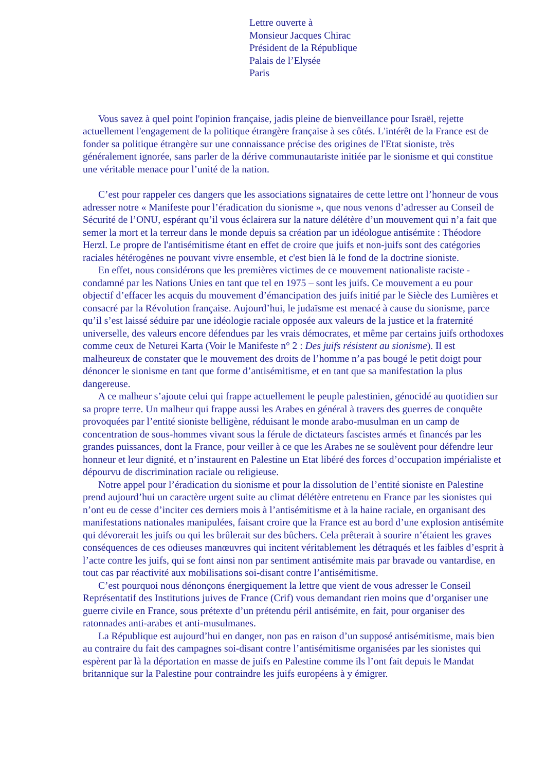Lettre ouverte à
Monsieur Jacques Chirac
Président de la République
Palais de l’Elysée
Paris
Vous savez à quel point l'opinion française, jadis pleine de bienveillance pour Israël, rejette actuellement l'engagement de la politique étrangère française à ses côtés. L'intérêt de la France est de fonder sa politique étrangère sur une connaissance précise des origines de l'Etat sioniste, très généralement ignorée, sans parler de la dérive communautariste initiée par le sionisme et qui constitue une véritable menace pour l’unité de la nation.
C’est pour rappeler ces dangers que les associations signataires de cette lettre ont l’honneur de vous adresser notre « Manifeste pour l’éradication du sionisme », que nous venons d’adresser au Conseil de Sécurité de l’ONU, espérant qu’il vous éclairera sur la nature délétère d’un mouvement qui n’a fait que semer la mort et la terreur dans le monde depuis sa création par un idéologue antisémite : Théodore Herzl. Le propre de l'antisémitisme étant en effet de croire que juifs et non-juifs sont des catégories raciales hétérogènes ne pouvant vivre ensemble, et c'est bien là le fond de la doctrine sioniste.
En effet, nous considérons que les premières victimes de ce mouvement nationaliste raciste - condamné par les Nations Unies en tant que tel en 1975 – sont les juifs. Ce mouvement a eu pour objectif d’effacer les acquis du mouvement d’émancipation des juifs initié par le Siècle des Lumières et consacré par la Révolution française. Aujourd’hui, le judaïsme est menacé à cause du sionisme, parce qu’il s’est laissé séduire par une idéologie raciale opposée aux valeurs de la justice et la fraternité universelle, des valeurs encore défendues par les vrais démocrates, et même par certains juifs orthodoxes comme ceux de Neturei Karta (Voir le Manifeste n° 2 : Des juifs résistent au sionisme). Il est malheureux de constater que le mouvement des droits de l’homme n’a pas bougé le petit doigt pour dénoncer le sionisme en tant que forme d’antisémitisme, et en tant que sa manifestation la plus dangereuse.
A ce malheur s’ajoute celui qui frappe actuellement le peuple palestinien, génocidé au quotidien sur sa propre terre. Un malheur qui frappe aussi les Arabes en général à travers des guerres de conquête provoquées par l’entité sioniste belligène, réduisant le monde arabo-musulman en un camp de concentration de sous-hommes vivant sous la férule de dictateurs fascistes armés et financés par les grandes puissances, dont la France, pour veiller à ce que les Arabes ne se soulèvent pour défendre leur honneur et leur dignité, et n’instaurent en Palestine un Etat libéré des forces d’occupation impérialiste et dépourvu de discrimination raciale ou religieuse.
Notre appel pour l’éradication du sionisme et pour la dissolution de l’entité sioniste en Palestine prend aujourd’hui un caractère urgent suite au climat délétère entretenu en France par les sionistes qui n’ont eu de cesse d’inciter ces derniers mois à l’antisémitisme et à la haine raciale, en organisant des manifestations nationales manipulées, faisant croire que la France est au bord d’une explosion antisémite qui dévorerait les juifs ou qui les brûlerait sur des bûchers. Cela prêterait à sourire n’étaient les graves conséquences de ces odieuses manœuvres qui incitent véritablement les détraqués et les faibles d’esprit à l’acte contre les juifs, qui se font ainsi non par sentiment antisémite mais par bravade ou vantardise, en tout cas par réactivité aux mobilisations soi-disant contre l’antisémitisme.
C’est pourquoi nous dénonçons énergiquement la lettre que vient de vous adresser le Conseil Représentatif des Institutions juives de France (Crif) vous demandant rien moins que d’organiser une guerre civile en France, sous prétexte d’un prétendu péril antisémite, en fait, pour organiser des ratonnades anti-arabes et anti-musulmanes.
La République est aujourd’hui en danger, non pas en raison d’un supposé antisémitisme, mais bien au contraire du fait des campagnes soi-disant contre l’antisémitisme organisées par les sionistes qui espèrent par là la déportation en masse de juifs en Palestine comme ils l’ont fait depuis le Mandat britannique sur la Palestine pour contraindre les juifs européens à y émigrer.